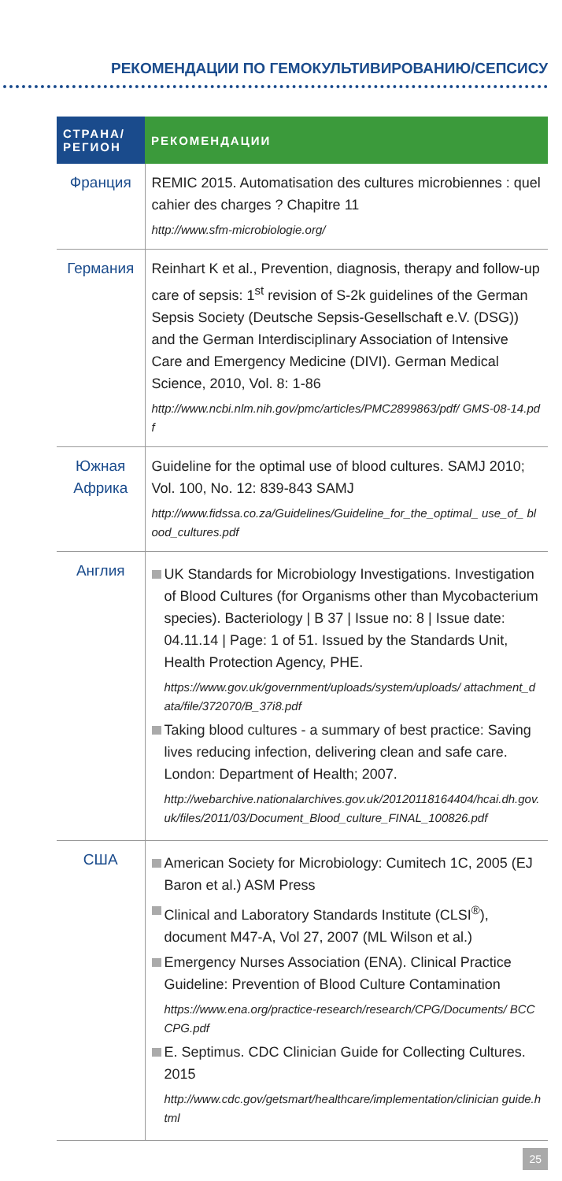РЕКОМЕНДАЦИИ ПО ГЕМОКУЛЬТИВИРОВАНИЮ/СЕПСИСУ
| СТРАНА/ РЕГИОН | РЕКОМЕНДАЦИИ |
| --- | --- |
| Франция | REMIC 2015. Automatisation des cultures microbiennes : quel cahier des charges ? Chapitre 11 http://www.sfm-microbiologie.org/ |
| Германия | Reinhart K et al., Prevention, diagnosis, therapy and follow-up care of sepsis: 1<sup>st</sup> revision of S-2k guidelines of the German Sepsis Society (Deutsche Sepsis-Gesellschaft e.V. (DSG)) and the German Interdisciplinary Association of Intensive Care and Emergency Medicine (DIVI). German Medical Science, 2010, Vol. 8: 1-86 http://www.ncbi.nlm.nih.gov/pmc/articles/PMC2899863/pdf/ GMS-08-14.pdf |
| Южная Африка | Guideline for the optimal use of blood cultures. SAMJ 2010; Vol. 100, No. 12: 839-843 SAMJ http://www.fidssa.co.za/Guidelines/Guideline_for_the_optimal_ use_of_ blood_cultures.pdf |
| Англия | UK Standards for Microbiology Investigations. Investigation of Blood Cultures (for Organisms other than Mycobacterium species). Bacteriology / B 37 / Issue no: 8 / Issue date: 04.11.14 / Page: 1 of 51. Issued by the Standards Unit, Health Protection Agency, PHE. https://www.gov.uk/government/uploads/system/uploads/ attachment_data/file/372070/B_37i8.pdf Taking blood cultures - a summary of best practice: Saving lives reducing infection, delivering clean and safe care. London: Department of Health; 2007. http://webarchive.nationalarchives.gov.uk/20120118164404/hcai.dh.gov. uk/files/2011/03/Document_Blood_culture_FINAL_100826.pdf |
| США | American Society for Microbiology: Cumitech 1C, 2005 (EJ Baron et al.) ASM Press Clinical and Laboratory Standards Institute (CLSI<sup>®</sup>), document M47-A, Vol 27, 2007 (ML Wilson et al.) Emergency Nurses Association (ENA). Clinical Practice Guideline: Prevention of Blood Culture Contamination https://www.ena.org/practice-research/research/CPG/Documents/ BCCCPG.pdf E. Septimus. CDC Clinician Guide for Collecting Cultures. 2015 http://www.cdc.gov/getsmart/healthcare/implementation/clinician guide.html |
25